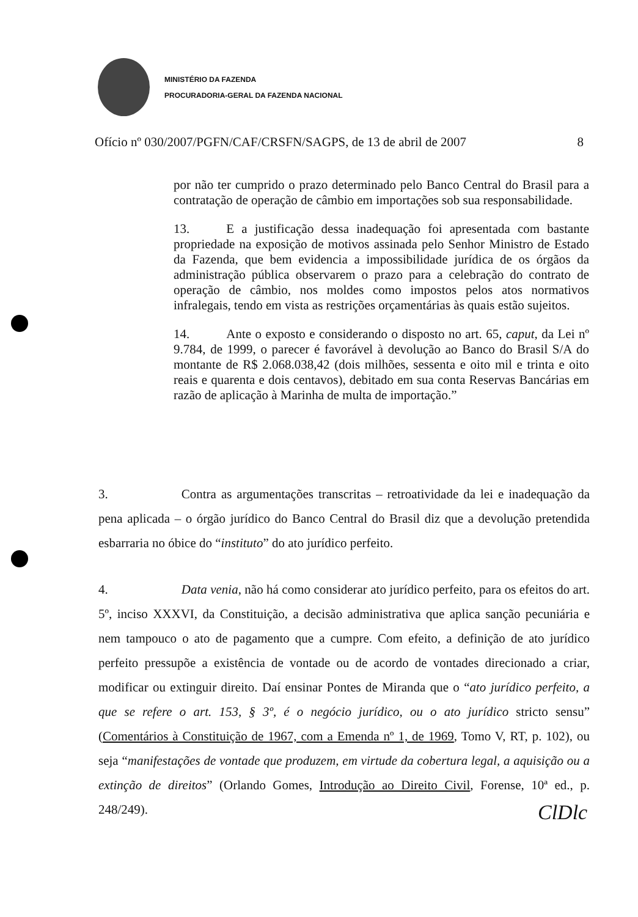MINISTÉRIO DA FAZENDA
PROCURADORIA-GERAL DA FAZENDA NACIONAL
Ofício nº 030/2007/PGFN/CAF/CRSFN/SAGPS, de 13 de abril de 2007 8
por não ter cumprido o prazo determinado pelo Banco Central do Brasil para a contratação de operação de câmbio em importações sob sua responsabilidade.
13. E a justificação dessa inadequação foi apresentada com bastante propriedade na exposição de motivos assinada pelo Senhor Ministro de Estado da Fazenda, que bem evidencia a impossibilidade jurídica de os órgãos da administração pública observarem o prazo para a celebração do contrato de operação de câmbio, nos moldes como impostos pelos atos normativos infralegais, tendo em vista as restrições orçamentárias às quais estão sujeitos.
14. Ante o exposto e considerando o disposto no art. 65, caput, da Lei nº 9.784, de 1999, o parecer é favorável à devolução ao Banco do Brasil S/A do montante de R$ 2.068.038,42 (dois milhões, sessenta e oito mil e trinta e oito reais e quarenta e dois centavos), debitado em sua conta Reservas Bancárias em razão de aplicação à Marinha de multa de importação.”
3. Contra as argumentações transcritas – retroatividade da lei e inadequação da pena aplicada – o órgão jurídico do Banco Central do Brasil diz que a devolução pretendida esbarraria no óbice do “instituto” do ato jurídico perfeito.
4. Data venia, não há como considerar ato jurídico perfeito, para os efeitos do art. 5º, inciso XXXVI, da Constituição, a decisão administrativa que aplica sanção pecuniária e nem tampouco o ato de pagamento que a cumpre. Com efeito, a definição de ato jurídico perfeito pressupõe a existência de vontade ou de acordo de vontades direcionado a criar, modificar ou extinguir direito. Daí ensinar Pontes de Miranda que o “ato jurídico perfeito, a que se refere o art. 153, § 3º, é o negócio jurídico, ou o ato jurídico stricto sensu” (Comentários à Constituição de 1967, com a Emenda nº 1, de 1969, Tomo V, RT, p. 102), ou seja “manifestações de vontade que produzem, em virtude da cobertura legal, a aquisição ou a extinção de direitos” (Orlando Gomes, Introdução ao Direito Civil, Forense, 10ª ed., p. 248/249).
ClDlc